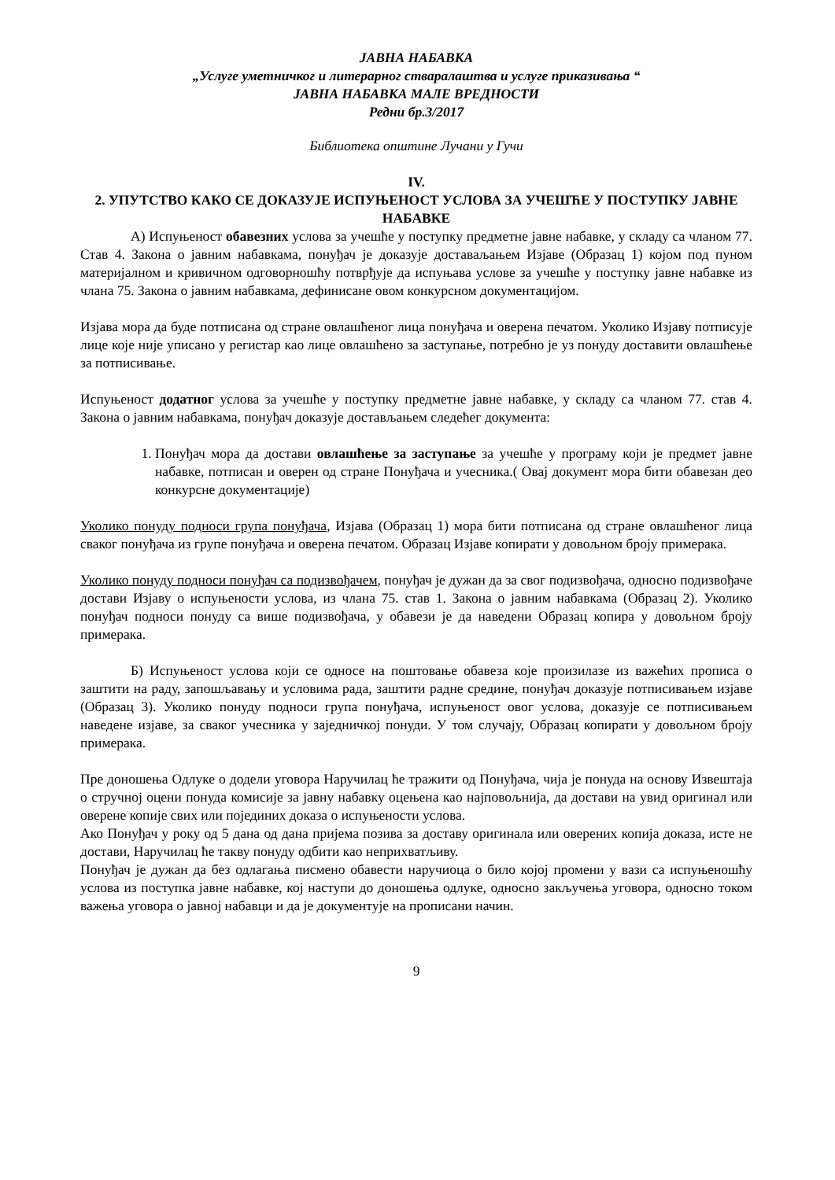ЈАВНА НАБАВКА
„Услуге уметничког и литерарног стваралаштва и услуге приказивања “
ЈАВНА НАБАВКА МАЛЕ ВРЕДНОСТИ
Редни бр.3/2017
Библиотека општине Лучани у Гучи
IV.
2. УПУТСТВО КАКО СЕ ДОКАЗУЈЕ ИСПУЊЕНОСТ УСЛОВА ЗА УЧЕШЋЕ У ПОСТУПКУ ЈАВНЕ НАБАВКЕ
А) Испуњеност обавезних услова за учешће у поступку предметне јавне набавке, у складу са чланом 77. Став 4. Закона о јавним набавкама, понуђач је доказује доставаљањем Изјаве (Образац 1) којом под пуном материјалном и кривичном одговорношћу потврђује да испуњава услове за учешће у поступку јавне набавке из члана 75. Закона о јавним набавкама, дефинисане овом конкурсном документацијом.
Изјава мора да буде потписана од стране овлашћеног лица понуђача и оверена печатом. Уколико Изјаву потписује лице које није уписано у регистар као лице овлашћено за заступање, потребно је уз понуду доставити овлашћење за потписивање.
Испуњеност додатног услова за учешће у поступку предметне јавне набавке, у складу са чланом 77. став 4. Закона о јавним набавкама, понуђач доказује достављањем следећег документа:
1. Понуђач мора да достави овлашћење за заступање за учешће у програму који је предмет јавне набавке, потписан и оверен од стране Понуђача и учесника.( Овај документ мора бити обавезан део конкурсне документације)
Уколико понуду подноси група понуђача, Изјава (Образац 1) мора бити потписана од стране овлашћеног лица сваког понуђача из групе понуђача и оверена печатом. Образац Изјаве копирати у довољном броју примерака.
Уколико понуду подноси понуђач са подизвођачем, понуђач је дужан да за свог подизвођача, односно подизвођаче достави Изјаву о испуњености услова, из члана 75. став 1. Закона о јавним набавкама (Образац 2). Уколико понуђач подноси понуду са више подизвођача, у обавези је да наведени Образац копира у довољном броју примерака.
Б) Испуњеност услова који се односе на поштовање обавеза које произилазе из важећих прописа о заштити на раду, запошљавању и условима рада, заштити радне средине, понуђач доказује потписивањем изјаве (Образац 3). Уколико понуду подноси група понуђача, испуњеност овог услова, доказује се потписивањем наведене изјаве, за сваког учесника у заједничкој понуди. У том случају, Образац копирати у довољном броју примерака.
Пре доношења Одлуке о додели уговора Наручилац ће тражити од Понуђача, чија је понуда на основу Извештаја о стручној оцени понуда комисије за јавну набавку оцењена као најповољнија, да достави на увид оригинал или оверене копије свих или појединих доказа о испуњености услова.
Ако Понуђач у року од 5 дана од дана пријема позива за доставу оригинала или оверених копија доказа, исте не достави, Наручилац ће такву понуду одбити као неприхватљиву.
Понуђач је дужан да без одлагања писмено обавести наручиоца о било којој промени у вази са испуњеношћу услова из поступка јавне набавке, кој наступи до доношења одлуке, односно закључења уговора, односно током важења уговора о јавној набавци и да је документује на прописани начин.
9